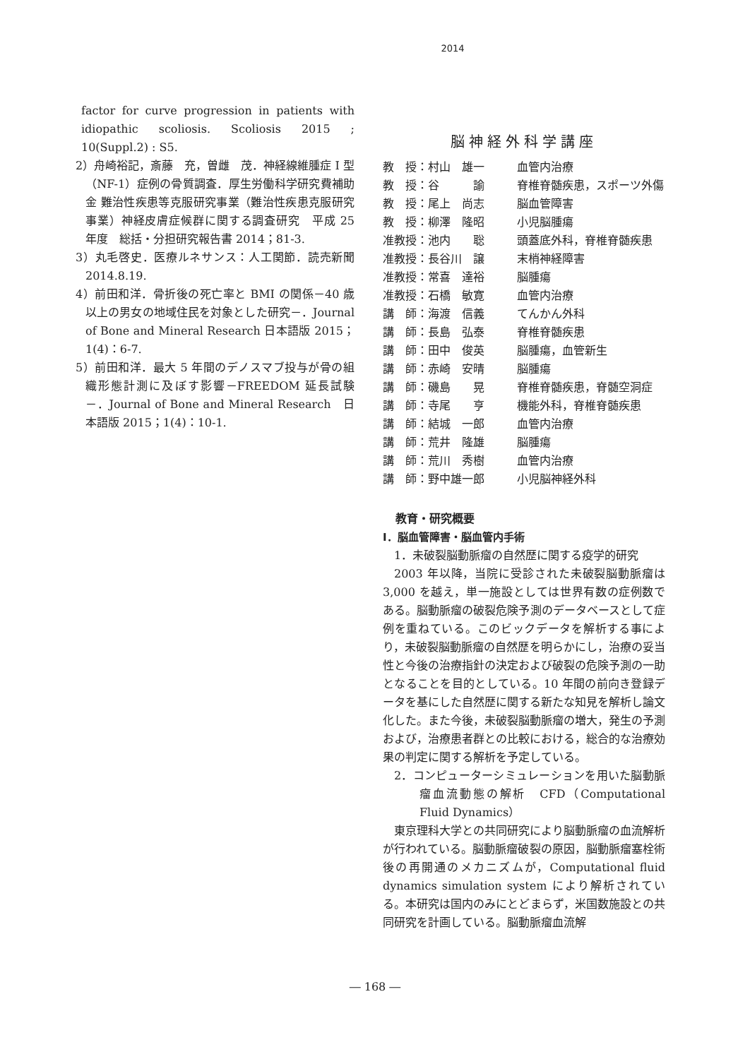2014
factor for curve progression in patients with idiopathic scoliosis. Scoliosis 2015 ; 10(Suppl.2) : S5.
2）舟崎裕記，斎藤　充，曽雌　茂．神経線維腫症 I 型（NF-1）症例の骨質調査．厚生労働科学研究費補助金 難治性疾患等克服研究事業（難治性疾患克服研究事業）神経皮膚症候群に関する調査研究　平成 25 年度　総括・分担研究報告書 2014；81-3.
3）丸毛啓史．医療ルネサンス：人工関節．読売新聞 2014.8.19.
4）前田和洋．骨折後の死亡率と BMI の関係－40 歳以上の男女の地域住民を対象とした研究－．Journal of Bone and Mineral Research 日本語版 2015；1(4)：6-7.
5）前田和洋．最大 5 年間のデノスマブ投与が骨の組織形態計測に及ぼす影響－FREEDOM 延長試験－．Journal of Bone and Mineral Research　日本語版 2015；1(4)：10-1.
脳神経外科学講座
| 教 授：村山 雄一 | 血管内治療 |
| 教 授：谷 諭 | 脊椎脊髄疾患，スポーツ外傷 |
| 教 授：尾上 尚志 | 脳血管障害 |
| 教 授：柳澤 隆昭 | 小児脳腫瘍 |
| 准教授：池内 聡 | 頭蓋底外科，脊椎脊髄疾患 |
| 准教授：長谷川 譲 | 末梢神経障害 |
| 准教授：常喜 達裕 | 脳腫瘍 |
| 准教授：石橋 敏寛 | 血管内治療 |
| 講 師：海渡 信義 | てんかん外科 |
| 講 師：長島 弘泰 | 脊椎脊髄疾患 |
| 講 師：田中 俊英 | 脳腫瘍，血管新生 |
| 講 師：赤崎 安晴 | 脳腫瘍 |
| 講 師：磯島 晃 | 脊椎脊髄疾患，脊髄空洞症 |
| 講 師：寺尾 亨 | 機能外科，脊椎脊髄疾患 |
| 講 師：結城 一郎 | 血管内治療 |
| 講 師：荒井 隆雄 | 脳腫瘍 |
| 講 師：荒川 秀樹 | 血管内治療 |
| 講 師：野中雄一郎 | 小児脳神経外科 |
教育・研究概要
I．脳血管障害・脳血管内手術
1．未破裂脳動脈瘤の自然歴に関する疫学的研究
2003 年以降，当院に受診された未破裂脳動脈瘤は 3,000 を越え，単一施設としては世界有数の症例数である。脳動脈瘤の破裂危険予測のデータベースとして症例を重ねている。このビックデータを解析する事により，未破裂脳動脈瘤の自然歴を明らかにし，治療の妥当性と今後の治療指針の決定および破裂の危険予測の一助となることを目的としている。10 年間の前向き登録データを基にした自然歴に関する新たな知見を解析し論文化した。また今後，未破裂脳動脈瘤の増大，発生の予測および，治療患者群との比較における，総合的な治療効果の判定に関する解析を予定している。
2．コンピューターシミュレーションを用いた脳動脈瘤血流動態の解析　CFD（Computational Fluid Dynamics）
東京理科大学との共同研究により脳動脈瘤の血流解析が行われている。脳動脈瘤破裂の原因，脳動脈瘤塞栓術後の再開通のメカニズムが，Computational fluid dynamics simulation system により解析されている。本研究は国内のみにとどまらず，米国数施設との共同研究を計画している。脳動脈瘤血流解
― 168 ―